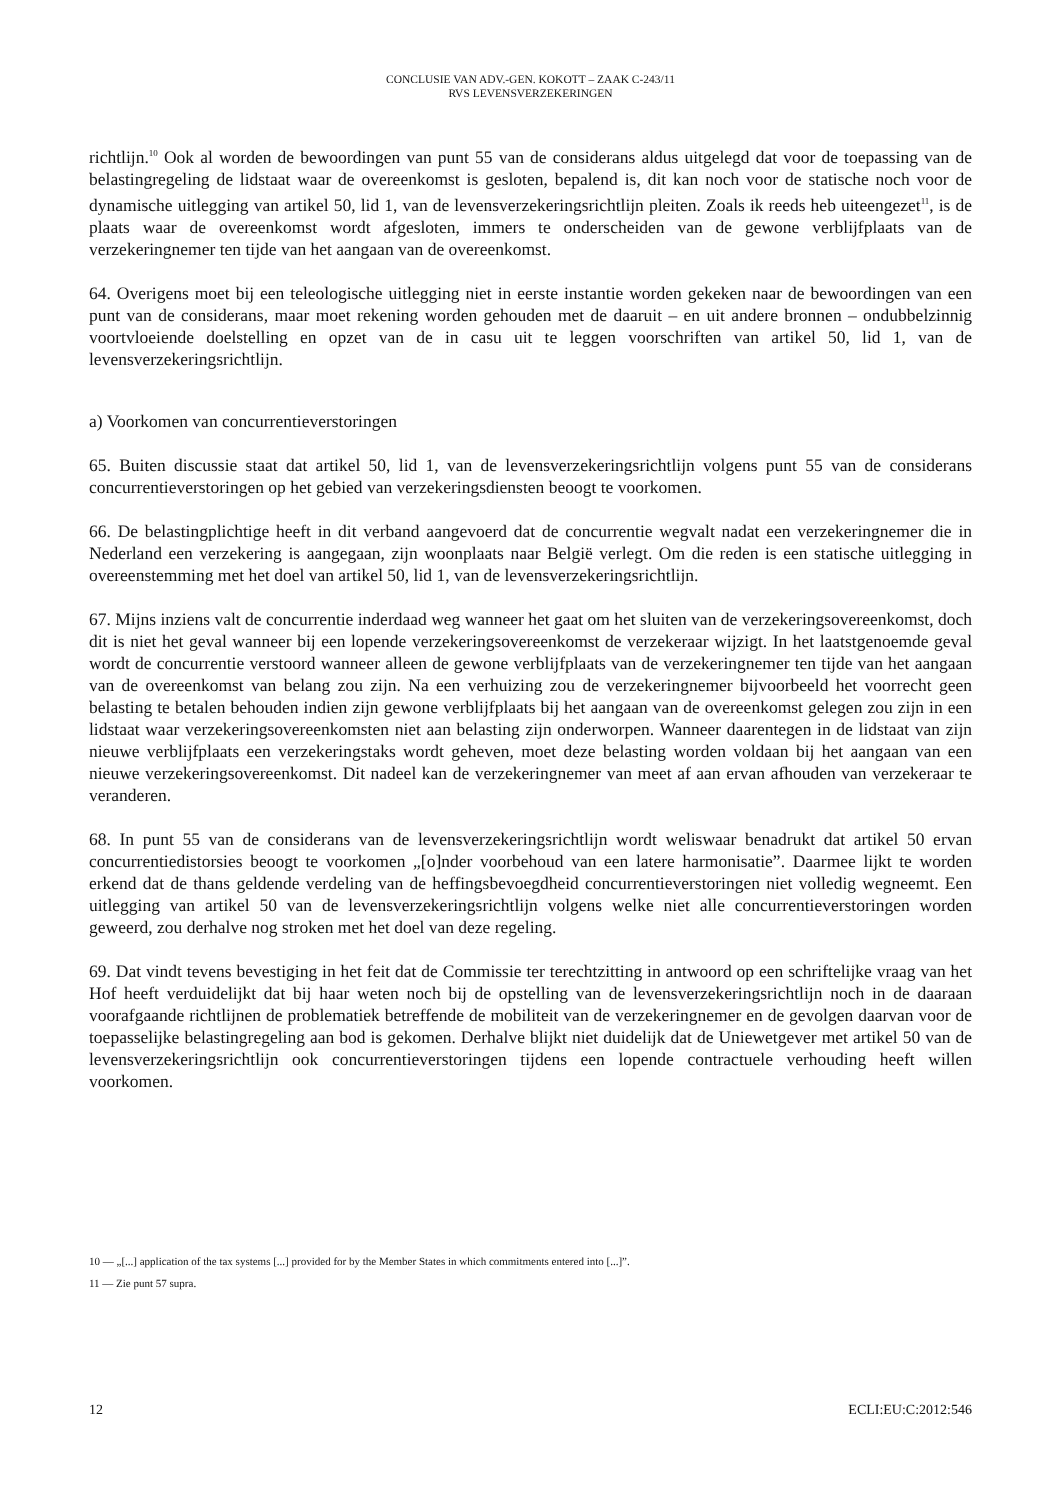CONCLUSIE VAN ADV.-GEN. KOKOTT – ZAAK C-243/11
RVS LEVENSVERZEKERINGEN
richtlijn.<sup>10</sup> Ook al worden de bewoordingen van punt 55 van de considerans aldus uitgelegd dat voor de toepassing van de belastingregeling de lidstaat waar de overeenkomst is gesloten, bepalend is, dit kan noch voor de statische noch voor de dynamische uitlegging van artikel 50, lid 1, van de levensverzekeringsrichtlijn pleiten. Zoals ik reeds heb uiteengezet<sup>11</sup>, is de plaats waar de overeenkomst wordt afgesloten, immers te onderscheiden van de gewone verblijfplaats van de verzekeringnemer ten tijde van het aangaan van de overeenkomst.
64. Overigens moet bij een teleologische uitlegging niet in eerste instantie worden gekeken naar de bewoordingen van een punt van de considerans, maar moet rekening worden gehouden met de daaruit – en uit andere bronnen – ondubbelzinnig voortvloeiende doelstelling en opzet van de in casu uit te leggen voorschriften van artikel 50, lid 1, van de levensverzekeringsrichtlijn.
a) Voorkomen van concurrentieverstoringen
65. Buiten discussie staat dat artikel 50, lid 1, van de levensverzekeringsrichtlijn volgens punt 55 van de considerans concurrentieverstoringen op het gebied van verzekeringsdiensten beoogt te voorkomen.
66. De belastingplichtige heeft in dit verband aangevoerd dat de concurrentie wegvalt nadat een verzekeringnemer die in Nederland een verzekering is aangegaan, zijn woonplaats naar België verlegt. Om die reden is een statische uitlegging in overeenstemming met het doel van artikel 50, lid 1, van de levensverzekeringsrichtlijn.
67. Mijns inziens valt de concurrentie inderdaad weg wanneer het gaat om het sluiten van de verzekeringsovereenkomst, doch dit is niet het geval wanneer bij een lopende verzekeringsovereenkomst de verzekeraar wijzigt. In het laatstgenoemde geval wordt de concurrentie verstoord wanneer alleen de gewone verblijfplaats van de verzekeringnemer ten tijde van het aangaan van de overeenkomst van belang zou zijn. Na een verhuizing zou de verzekeringnemer bijvoorbeeld het voorrecht geen belasting te betalen behouden indien zijn gewone verblijfplaats bij het aangaan van de overeenkomst gelegen zou zijn in een lidstaat waar verzekeringsovereenkomsten niet aan belasting zijn onderworpen. Wanneer daarentegen in de lidstaat van zijn nieuwe verblijfplaats een verzekeringstaks wordt geheven, moet deze belasting worden voldaan bij het aangaan van een nieuwe verzekeringsovereenkomst. Dit nadeel kan de verzekeringnemer van meet af aan ervan afhouden van verzekeraar te veranderen.
68. In punt 55 van de considerans van de levensverzekeringsrichtlijn wordt weliswaar benadrukt dat artikel 50 ervan concurrentiedistorsies beoogt te voorkomen „[o]nder voorbehoud van een latere harmonisatie”. Daarmee lijkt te worden erkend dat de thans geldende verdeling van de heffingsbevoegdheid concurrentieverstoringen niet volledig wegneemt. Een uitlegging van artikel 50 van de levensverzekeringsrichtlijn volgens welke niet alle concurrentieverstoringen worden geweerd, zou derhalve nog stroken met het doel van deze regeling.
69. Dat vindt tevens bevestiging in het feit dat de Commissie ter terechtzitting in antwoord op een schriftelijke vraag van het Hof heeft verduidelijkt dat bij haar weten noch bij de opstelling van de levensverzekeringsrichtlijn noch in de daaraan voorafgaande richtlijnen de problematiek betreffende de mobiliteit van de verzekeringnemer en de gevolgen daarvan voor de toepasselijke belastingregeling aan bod is gekomen. Derhalve blijkt niet duidelijk dat de Uniewetgever met artikel 50 van de levensverzekeringsrichtlijn ook concurrentieverstoringen tijdens een lopende contractuele verhouding heeft willen voorkomen.
10 — „[...] application of the tax systems [...] provided for by the Member States in which commitments entered into [...]”.
11 — Zie punt 57 supra.
12 ECLI:EU:C:2012:546